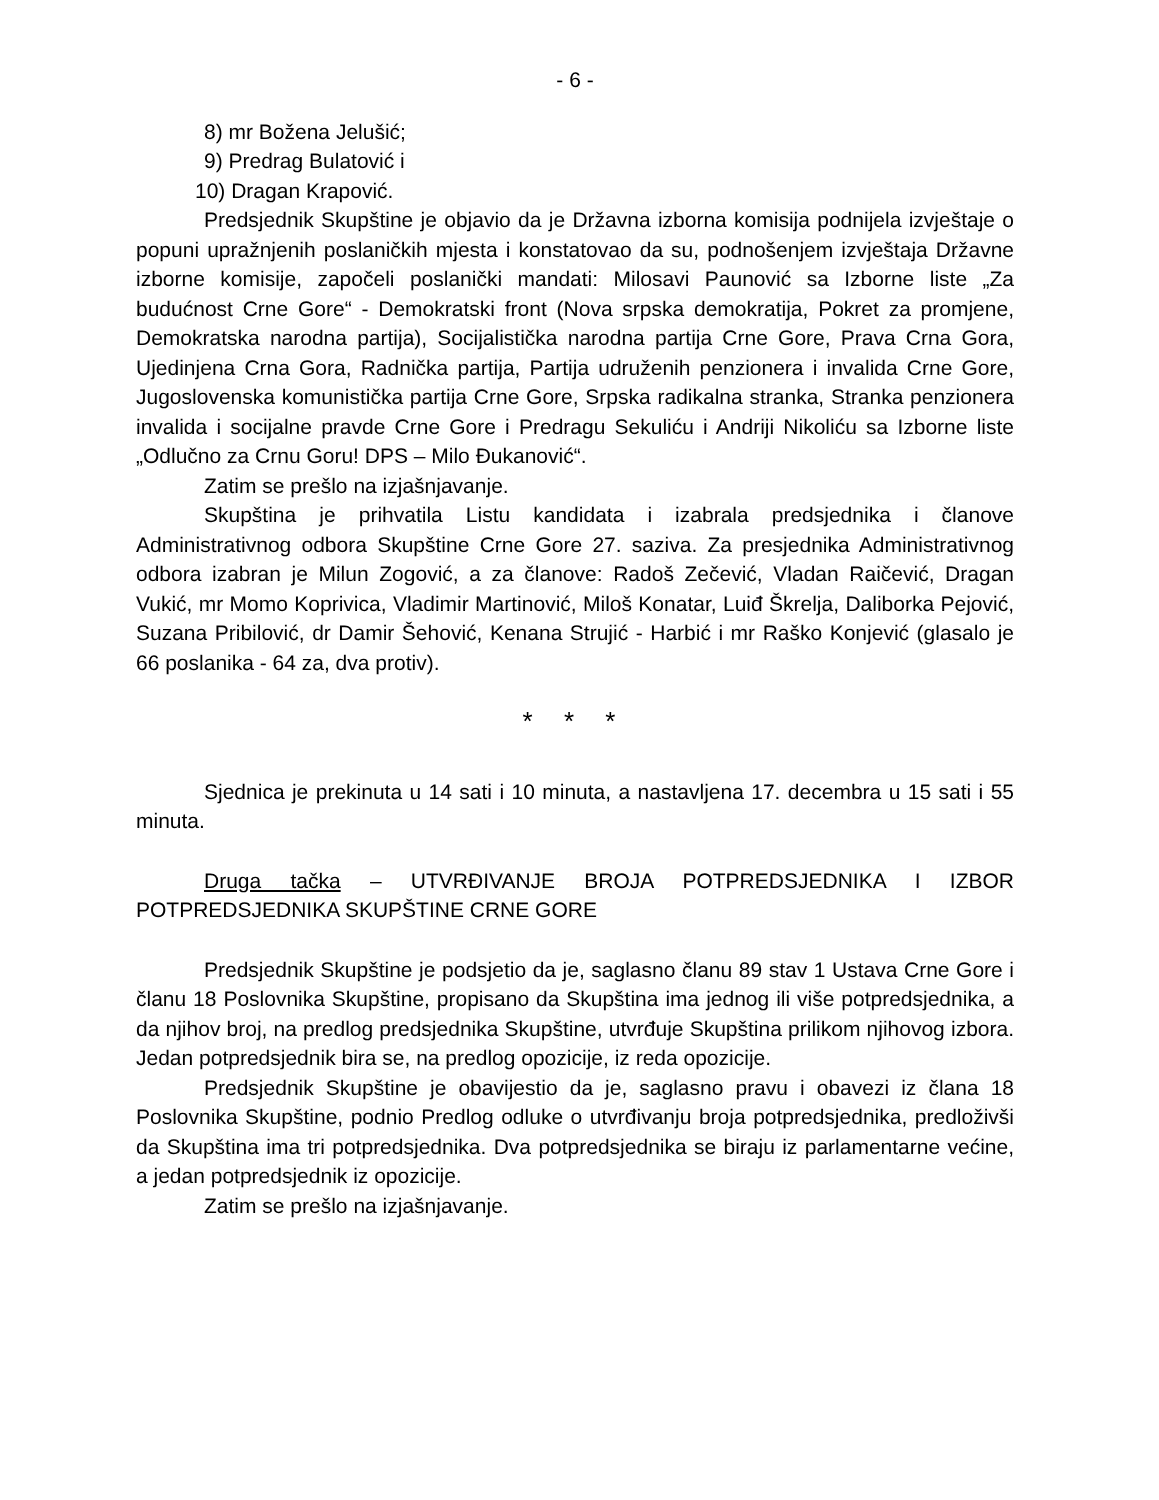- 6 -
8) mr Božena Jelušić;
9) Predrag Bulatović i
10) Dragan Krapović.
Predsjednik Skupštine je objavio da je Državna izborna komisija podnijela izvještaje o popuni upražnjenih poslaničkih mjesta i konstatovao da su, podnošenjem izvještaja Državne izborne komisije, započeli poslanički mandati: Milosavi Paunović sa Izborne liste „Za budućnost Crne Gore“ - Demokratski front (Nova srpska demokratija, Pokret za promjene, Demokratska narodna partija), Socijalistička narodna partija Crne Gore, Prava Crna Gora, Ujedinjena Crna Gora, Radnička partija, Partija udruženih penzionera i invalida Crne Gore, Jugoslovenska komunistička partija Crne Gore, Srpska radikalna stranka, Stranka penzionera invalida i socijalne pravde Crne Gore i Predragu Sekuliću i Andriji Nikoliću sa Izborne liste „Odlučno za Crnu Goru! DPS – Milo Đukanović“.
Zatim se prešlo na izjašnjavanje.
Skupština je prihvatila Listu kandidata i izabrala predsjednika i članove Administrativnog odbora Skupštine Crne Gore 27. saziva. Za presjednika Administrativnog odbora izabran je Milun Zogović, a za članove: Radoš Zečević, Vladan Raičević, Dragan Vukić, mr Momo Koprivica, Vladimir Martinović, Miloš Konatar, Luiđ Škrelja, Daliborka Pejović, Suzana Pribilović, dr Damir Šehović, Kenana Strujić - Harbić i mr Raško Konjević (glasalo je 66 poslanika - 64 za, dva protiv).
* * *
Sjednica je prekinuta u 14 sati i 10 minuta, a nastavljena 17. decembra u 15 sati i 55 minuta.
Druga tačka – UTVRĐIVANJE BROJA POTPREDSJEDNIKA I IZBOR POTPREDSJEDNIKA SKUPŠTINE CRNE GORE
Predsjednik Skupštine je podsjetio da je, saglasno članu 89 stav 1 Ustava Crne Gore i članu 18 Poslovnika Skupštine, propisano da Skupština ima jednog ili više potpredsjednika, a da njihov broj, na predlog predsjednika Skupštine, utvrđuje Skupština prilikom njihovog izbora. Jedan potpredsjednik bira se, na predlog opozicije, iz reda opozicije.
Predsjednik Skupštine je obavijestio da je, saglasno pravu i obavezi iz člana 18 Poslovnika Skupštine, podnio Predlog odluke o utvrđivanju broja potpredsjednika, predloživši da Skupština ima tri potpredsjednika. Dva potpredsjednika se biraju iz parlamentarne većine, a jedan potpredsjednik iz opozicije.
Zatim se prešlo na izjašnjavanje.